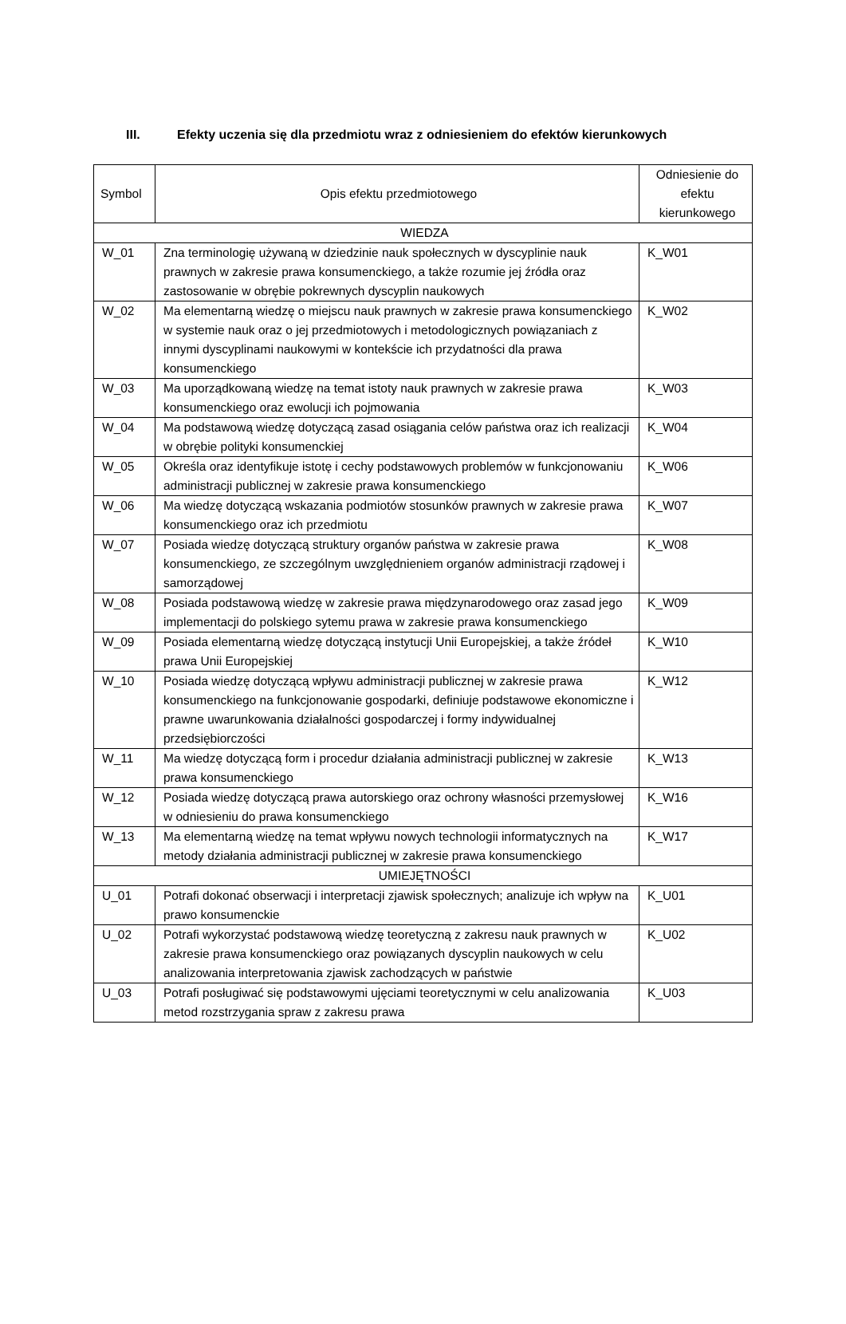III. Efekty uczenia się dla przedmiotu wraz z odniesieniem do efektów kierunkowych
| Symbol | Opis efektu przedmiotowego | Odniesienie do efektu kierunkowego |
| --- | --- | --- |
| WIEDZA | | |
| W_01 | Zna terminologię używaną w dziedzinie nauk społecznych w dyscyplinie nauk prawnych w zakresie prawa konsumenckiego, a także rozumie jej źródła oraz zastosowanie w obrębie pokrewnych dyscyplin naukowych | K_W01 |
| W_02 | Ma elementarną wiedzę o miejscu nauk prawnych w zakresie prawa konsumenckiego w systemie nauk oraz o jej przedmiotowych i metodologicznych powiązaniach z innymi dyscyplinami naukowymi w kontekście ich przydatności dla prawa konsumenckiego | K_W02 |
| W_03 | Ma uporządkowaną wiedzę na temat istoty nauk prawnych w zakresie prawa konsumenckiego oraz ewolucji ich pojmowania | K_W03 |
| W_04 | Ma podstawową wiedzę dotyczącą zasad osiągania celów państwa oraz ich realizacji w obrębie polityki konsumenckiej | K_W04 |
| W_05 | Określa oraz identyfikuje istotę i cechy podstawowych problemów w funkcjonowaniu administracji publicznej w zakresie prawa konsumenckiego | K_W06 |
| W_06 | Ma wiedzę dotyczącą wskazania podmiotów stosunków prawnych w zakresie prawa konsumenckiego oraz ich przedmiotu | K_W07 |
| W_07 | Posiada wiedzę dotyczącą struktury organów państwa w zakresie prawa konsumenckiego, ze szczególnym uwzględnieniem organów administracji rządowej i samorządowej | K_W08 |
| W_08 | Posiada podstawową wiedzę w zakresie prawa międzynarodowego oraz zasad jego implementacji do polskiego sytemu prawa w zakresie prawa konsumenckiego | K_W09 |
| W_09 | Posiada elementarną wiedzę dotyczącą instytucji Unii Europejskiej, a także źródeł prawa Unii Europejskiej | K_W10 |
| W_10 | Posiada wiedzę dotyczącą wpływu administracji publicznej w zakresie prawa konsumenckiego na funkcjonowanie gospodarki, definiuje podstawowe ekonomiczne i prawne uwarunkowania działalności gospodarczej i formy indywidualnej przedsiębiorczości | K_W12 |
| W_11 | Ma wiedzę dotyczącą form i procedur działania administracji publicznej w zakresie prawa konsumenckiego | K_W13 |
| W_12 | Posiada wiedzę dotyczącą prawa autorskiego oraz ochrony własności przemysłowej w odniesieniu do prawa konsumenckiego | K_W16 |
| W_13 | Ma elementarną wiedzę na temat wpływu nowych technologii informatycznych na metody działania administracji publicznej w zakresie prawa konsumenckiego | K_W17 |
| UMIEJĘTNOŚCI | | |
| U_01 | Potrafi dokonać obserwacji i interpretacji zjawisk społecznych; analizuje ich wpływ na prawo konsumenckie | K_U01 |
| U_02 | Potrafi wykorzystać podstawową wiedzę teoretyczną z zakresu nauk prawnych w zakresie prawa konsumenckiego oraz powiązanych dyscyplin naukowych w celu analizowania interpretowania zjawisk zachodzących w państwie | K_U02 |
| U_03 | Potrafi posługiwać się podstawowymi ujęciami teoretycznymi w celu analizowania metod rozstrzygania spraw z zakresu prawa | K_U03 |